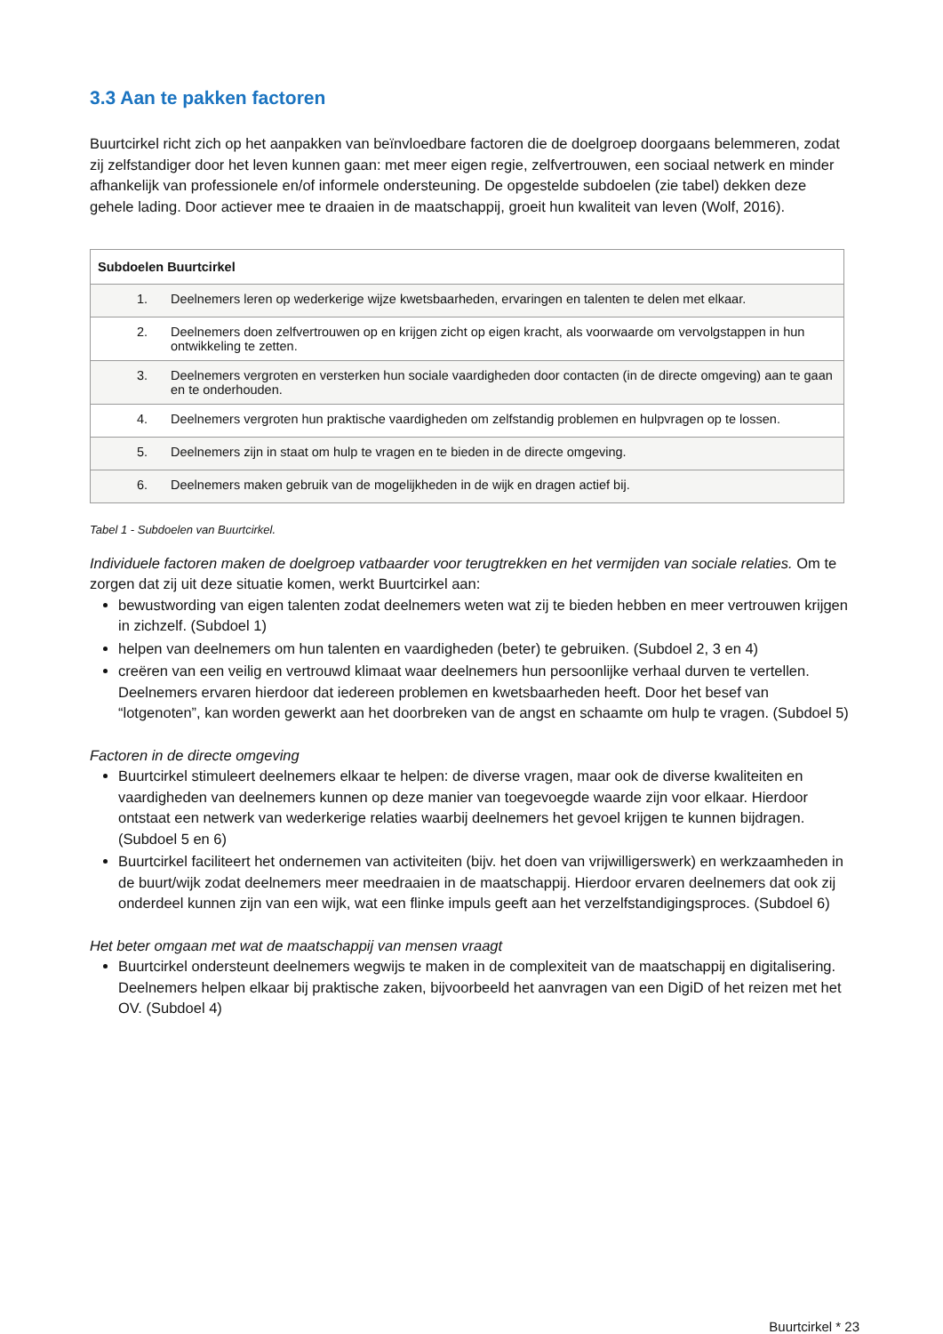3.3 Aan te pakken factoren
Buurtcirkel richt zich op het aanpakken van beïnvloedbare factoren die de doelgroep doorgaans belemmeren, zodat zij zelfstandiger door het leven kunnen gaan: met meer eigen regie, zelfvertrouwen, een sociaal netwerk en minder afhankelijk van professionele en/of informele ondersteuning. De opgestelde subdoelen (zie tabel) dekken deze gehele lading. Door actiever mee te draaien in de maatschappij, groeit hun kwaliteit van leven (Wolf, 2016).
| Subdoelen Buurtcirkel | |
| --- | --- |
| 1. | Deelnemers leren op wederkerige wijze kwetsbaarheden, ervaringen en talenten te delen met elkaar. |
| 2. | Deelnemers doen zelfvertrouwen op en krijgen zicht op eigen kracht, als voorwaarde om vervolgstappen in hun ontwikkeling te zetten. |
| 3. | Deelnemers vergroten en versterken hun sociale vaardigheden door contacten (in de directe omgeving) aan te gaan en te onderhouden. |
| 4. | Deelnemers vergroten hun praktische vaardigheden om zelfstandig problemen en hulpvragen op te lossen. |
| 5. | Deelnemers zijn in staat om hulp te vragen en te bieden in de directe omgeving. |
| 6. | Deelnemers maken gebruik van de mogelijkheden in de wijk en dragen actief bij. |
Tabel 1 - Subdoelen van Buurtcirkel.
Individuele factoren maken de doelgroep vatbaarder voor terugtrekken en het vermijden van sociale relaties. Om te zorgen dat zij uit deze situatie komen, werkt Buurtcirkel aan:
bewustwording van eigen talenten zodat deelnemers weten wat zij te bieden hebben en meer vertrouwen krijgen in zichzelf. (Subdoel 1)
helpen van deelnemers om hun talenten en vaardigheden (beter) te gebruiken. (Subdoel 2, 3 en 4)
creëren van een veilig en vertrouwd klimaat waar deelnemers hun persoonlijke verhaal durven te vertellen. Deelnemers ervaren hierdoor dat iedereen problemen en kwetsbaarheden heeft. Door het besef van “lotgenoten”, kan worden gewerkt aan het doorbreken van de angst en schaamte om hulp te vragen. (Subdoel 5)
Factoren in de directe omgeving
Buurtcirkel stimuleert deelnemers elkaar te helpen: de diverse vragen, maar ook de diverse kwaliteiten en vaardigheden van deelnemers kunnen op deze manier van toegevoegde waarde zijn voor elkaar. Hierdoor ontstaat een netwerk van wederkerige relaties waarbij deelnemers het gevoel krijgen te kunnen bijdragen. (Subdoel 5 en 6)
Buurtcirkel faciliteert het ondernemen van activiteiten (bijv. het doen van vrijwilligerswerk) en werkzaamheden in de buurt/wijk zodat deelnemers meer meedraaien in de maatschappij. Hierdoor ervaren deelnemers dat ook zij onderdeel kunnen zijn van een wijk, wat een flinke impuls geeft aan het verzelfstandigingsproces. (Subdoel 6)
Het beter omgaan met wat de maatschappij van mensen vraagt
Buurtcirkel ondersteunt deelnemers wegwijs te maken in de complexiteit van de maatschappij en digitalisering. Deelnemers helpen elkaar bij praktische zaken, bijvoorbeeld het aanvragen van een DigiD of het reizen met het OV. (Subdoel 4)
Buurtcirkel * 23